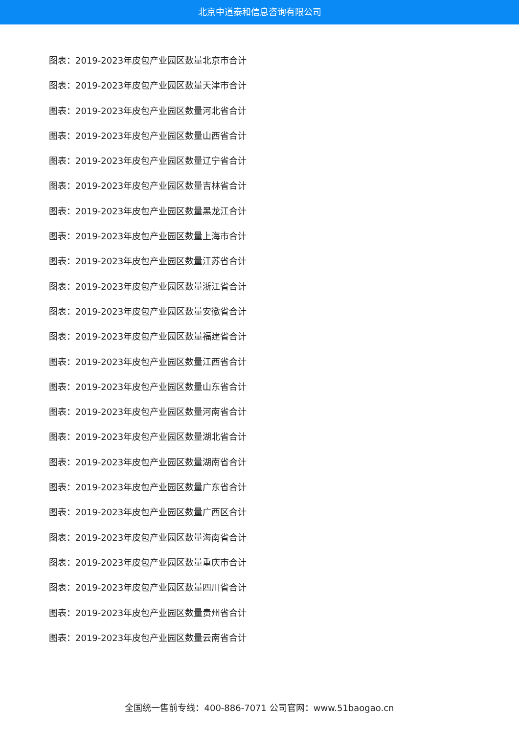北京中道泰和信息咨询有限公司
图表：2019-2023年皮包产业园区数量北京市合计
图表：2019-2023年皮包产业园区数量天津市合计
图表：2019-2023年皮包产业园区数量河北省合计
图表：2019-2023年皮包产业园区数量山西省合计
图表：2019-2023年皮包产业园区数量辽宁省合计
图表：2019-2023年皮包产业园区数量吉林省合计
图表：2019-2023年皮包产业园区数量黑龙江合计
图表：2019-2023年皮包产业园区数量上海市合计
图表：2019-2023年皮包产业园区数量江苏省合计
图表：2019-2023年皮包产业园区数量浙江省合计
图表：2019-2023年皮包产业园区数量安徽省合计
图表：2019-2023年皮包产业园区数量福建省合计
图表：2019-2023年皮包产业园区数量江西省合计
图表：2019-2023年皮包产业园区数量山东省合计
图表：2019-2023年皮包产业园区数量河南省合计
图表：2019-2023年皮包产业园区数量湖北省合计
图表：2019-2023年皮包产业园区数量湖南省合计
图表：2019-2023年皮包产业园区数量广东省合计
图表：2019-2023年皮包产业园区数量广西区合计
图表：2019-2023年皮包产业园区数量海南省合计
图表：2019-2023年皮包产业园区数量重庆市合计
图表：2019-2023年皮包产业园区数量四川省合计
图表：2019-2023年皮包产业园区数量贵州省合计
图表：2019-2023年皮包产业园区数量云南省合计
全国统一售前专线：400-886-7071 公司官网：www.51baogao.cn